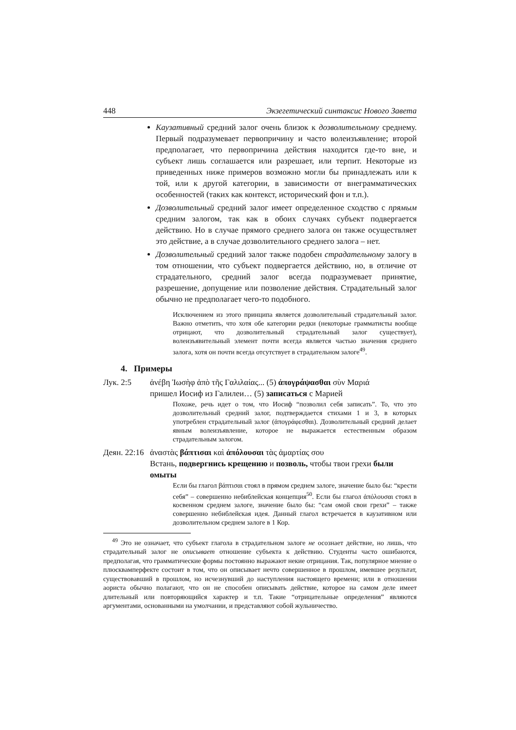448 Экзегетический синтаксис Нового Завета
Каузативный средний залог очень близок к дозволительному среднему. Первый подразумевает первопричину и часто волеизъявление; второй предполагает, что первопричина действия находится где-то вне, и субъект лишь соглашается или разрешает, или терпит. Некоторые из приведенных ниже примеров возможно могли бы принадлежать или к той, или к другой категории, в зависимости от внеграмматических особенностей (таких как контекст, исторический фон и т.п.).
Дозволительный средний залог имеет определенное сходство с прямым средним залогом, так как в обоих случаях субъект подвергается действию. Но в случае прямого среднего залога он также осуществляет это действие, а в случае дозволительного среднего залога – нет.
Дозволительный средний залог также подобен страдательному залогу в том отношении, что субъект подвергается действию, но, в отличие от страдательного, средний залог всегда подразумевает принятие, разрешение, допущение или позволение действия. Страдательный залог обычно не предполагает чего-то подобного.
Исключением из этого принципа является дозволительный страдательный залог. Важно отметить, что хотя обе категории редки (некоторые грамматисты вообще отрицают, что дозволительный страдательный залог существует), волеизъявительный элемент почти всегда является частью значения среднего залога, хотя он почти всегда отсутствует в страдательном залоге<sup>49</sup>.
4. Примеры
Лук. 2:5 ἀνέβη Ἰωσὴφ ἀπὸ τῆς Γαλιλαίας... (5) ἀπογράψασθαι σὺν Μαριά
пришел Иосиф из Галилеи… (5) записаться с Марией
Похоже, речь идет о том, что Иосиф “позволил себя записать”. То, что это дозволительный средний залог, подтверждается стихами 1 и 3, в которых употреблен страдательный залог (ἀπογράφεσθαι). Дозволительный средний делает явным волеизъявление, которое не выражается естественным образом страдательным залогом.
Деян. 22:16
ἀναστὰς βάπτισαι καὶ ἀπόλουσαι τὰς ἁμαρτίας σου
Встань, подвергнись крещению и позволь, чтобы твои грехи были омыты
Если бы глагол βάπτισαι стоял в прямом среднем залоге, значение было бы: “крести себя” – совершенно небиблейская концепция<sup>50</sup>. Если бы глагол ἀπόλουσαι стоял в косвенном среднем залоге, значение было бы: “сам омой свои грехи” – также совершенно небиблейская идея. Данный глагол встречается в каузативном или дозволительном среднем залоге в 1 Кор.
<sup>49</sup> Это не означает, что субъект глагола в страдательном залоге не осознает действие, но лишь, что страдательный залог не описывает отношение субъекта к действию. Студенты часто ошибаются, предполагая, что грамматические формы постоянно выражают некие отрицания. Так, популярное мнение о плюсквамперфекте состоит в том, что он описывает нечто совершенное в прошлом, имевшее результат, существовавший в прошлом, но исчезнувший до наступления настоящего времени; или в отношении аориста обычно полагают, что он не способен описывать действие, которое на самом деле имеет длительный или повторяющийся характер и т.п. Такие “отрицательные определения” являются аргументами, основанными на умолчании, и представляют собой жульничество.